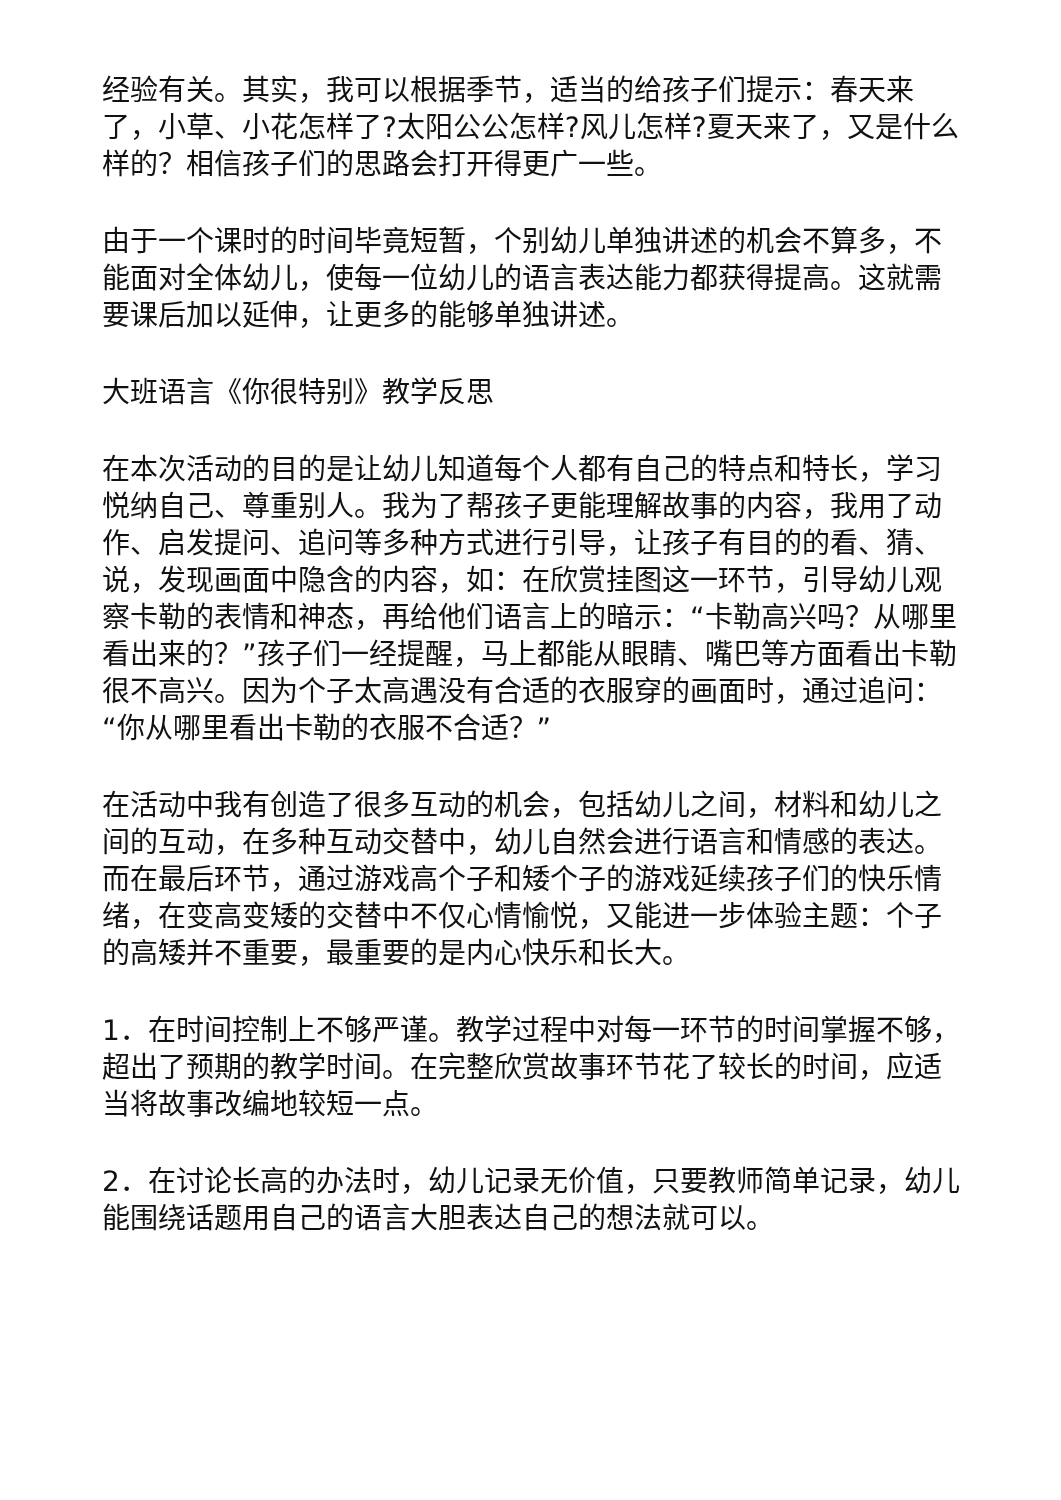经验有关。其实，我可以根据季节，适当的给孩子们提示：春天来了，小草、小花怎样了?太阳公公怎样?风儿怎样?夏天来了，又是什么样的？相信孩子们的思路会打开得更广一些。
由于一个课时的时间毕竟短暂，个别幼儿单独讲述的机会不算多，不能面对全体幼儿，使每一位幼儿的语言表达能力都获得提高。这就需要课后加以延伸，让更多的能够单独讲述。
大班语言《你很特别》教学反思
在本次活动的目的是让幼儿知道每个人都有自己的特点和特长，学习悦纳自己、尊重别人。我为了帮孩子更能理解故事的内容，我用了动作、启发提问、追问等多种方式进行引导，让孩子有目的的看、猜、说，发现画面中隐含的内容，如：在欣赏挂图这一环节，引导幼儿观察卡勒的表情和神态，再给他们语言上的暗示：“卡勒高兴吗？从哪里看出来的？”孩子们一经提醒，马上都能从眼睛、嘴巴等方面看出卡勒很不高兴。因为个子太高遇没有合适的衣服穿的画面时，通过追问：“你从哪里看出卡勒的衣服不合适？”
在活动中我有创造了很多互动的机会，包括幼儿之间，材料和幼儿之间的互动，在多种互动交替中，幼儿自然会进行语言和情感的表达。而在最后环节，通过游戏高个子和矮个子的游戏延续孩子们的快乐情绪，在变高变矮的交替中不仅心情愉悦，又能进一步体验主题：个子的高矮并不重要，最重要的是内心快乐和长大。
1．在时间控制上不够严谨。教学过程中对每一环节的时间掌握不够，超出了预期的教学时间。在完整欣赏故事环节花了较长的时间，应适当将故事改编地较短一点。
2．在讨论长高的办法时，幼儿记录无价值，只要教师简单记录，幼儿能围绕话题用自己的语言大胆表达自己的想法就可以。